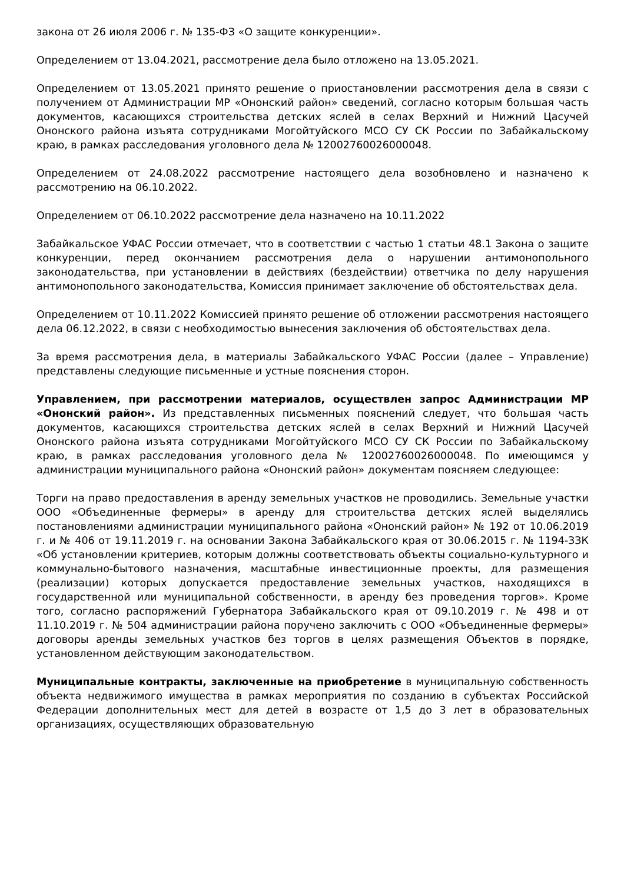закона от 26 июля 2006 г. № 135-ФЗ «О защите конкуренции».
Определением от 13.04.2021, рассмотрение дела было отложено на 13.05.2021.
Определением от 13.05.2021 принято решение о приостановлении рассмотрения дела в связи с получением от Администрации МР «Ононский район» сведений, согласно которым большая часть документов, касающихся строительства детских яслей в селах Верхний и Нижний Цасучей Ононского района изъята сотрудниками Могойтуйского МСО СУ СК России по Забайкальскому краю, в рамках расследования уголовного дела № 12002760026000048.
Определением от 24.08.2022 рассмотрение настоящего дела возобновлено и назначено к рассмотрению на 06.10.2022.
Определением от 06.10.2022 рассмотрение дела назначено на 10.11.2022
Забайкальское УФАС России отмечает, что в соответствии с частью 1 статьи 48.1 Закона о защите конкуренции, перед окончанием рассмотрения дела о нарушении антимонопольного законодательства, при установлении в действиях (бездействии) ответчика по делу нарушения антимонопольного законодательства, Комиссия принимает заключение об обстоятельствах дела.
Определением от 10.11.2022 Комиссией принято решение об отложении рассмотрения настоящего дела 06.12.2022, в связи с необходимостью вынесения заключения об обстоятельствах дела.
За время рассмотрения дела, в материалы Забайкальского УФАС России (далее – Управление) представлены следующие письменные и устные пояснения сторон.
Управлением, при рассмотрении материалов, осуществлен запрос Администрации МР «Ононский район». Из представленных письменных пояснений следует, что большая часть документов, касающихся строительства детских яслей в селах Верхний и Нижний Цасучей Ононского района изъята сотрудниками Могойтуйского МСО СУ СК России по Забайкальскому краю, в рамках расследования уголовного дела № 12002760026000048. По имеющимся у администрации муниципального района «Ононский район» документам поясняем следующее:
Торги на право предоставления в аренду земельных участков не проводились. Земельные участки ООО «Объединенные фермеры» в аренду для строительства детских яслей выделялись постановлениями администрации муниципального района «Ононский район» № 192 от 10.06.2019 г. и № 406 от 19.11.2019 г. на основании Закона Забайкальского края от 30.06.2015 г. № 1194-ЗЗК «Об установлении критериев, которым должны соответствовать объекты социально-культурного и коммунально-бытового назначения, масштабные инвестиционные проекты, для размещения (реализации) которых допускается предоставление земельных участков, находящихся в государственной или муниципальной собственности, в аренду без проведения торгов». Кроме того, согласно распоряжений Губернатора Забайкальского края от 09.10.2019 г. № 498 и от 11.10.2019 г. № 504 администрации района поручено заключить с ООО «Объединенные фермеры» договоры аренды земельных участков без торгов в целях размещения Объектов в порядке, установленном действующим законодательством.
Муниципальные контракты, заключенные на приобретение в муниципальную собственность объекта недвижимого имущества в рамках мероприятия по созданию в субъектах Российской Федерации дополнительных мест для детей в возрасте от 1,5 до 3 лет в образовательных организациях, осуществляющих образовательную